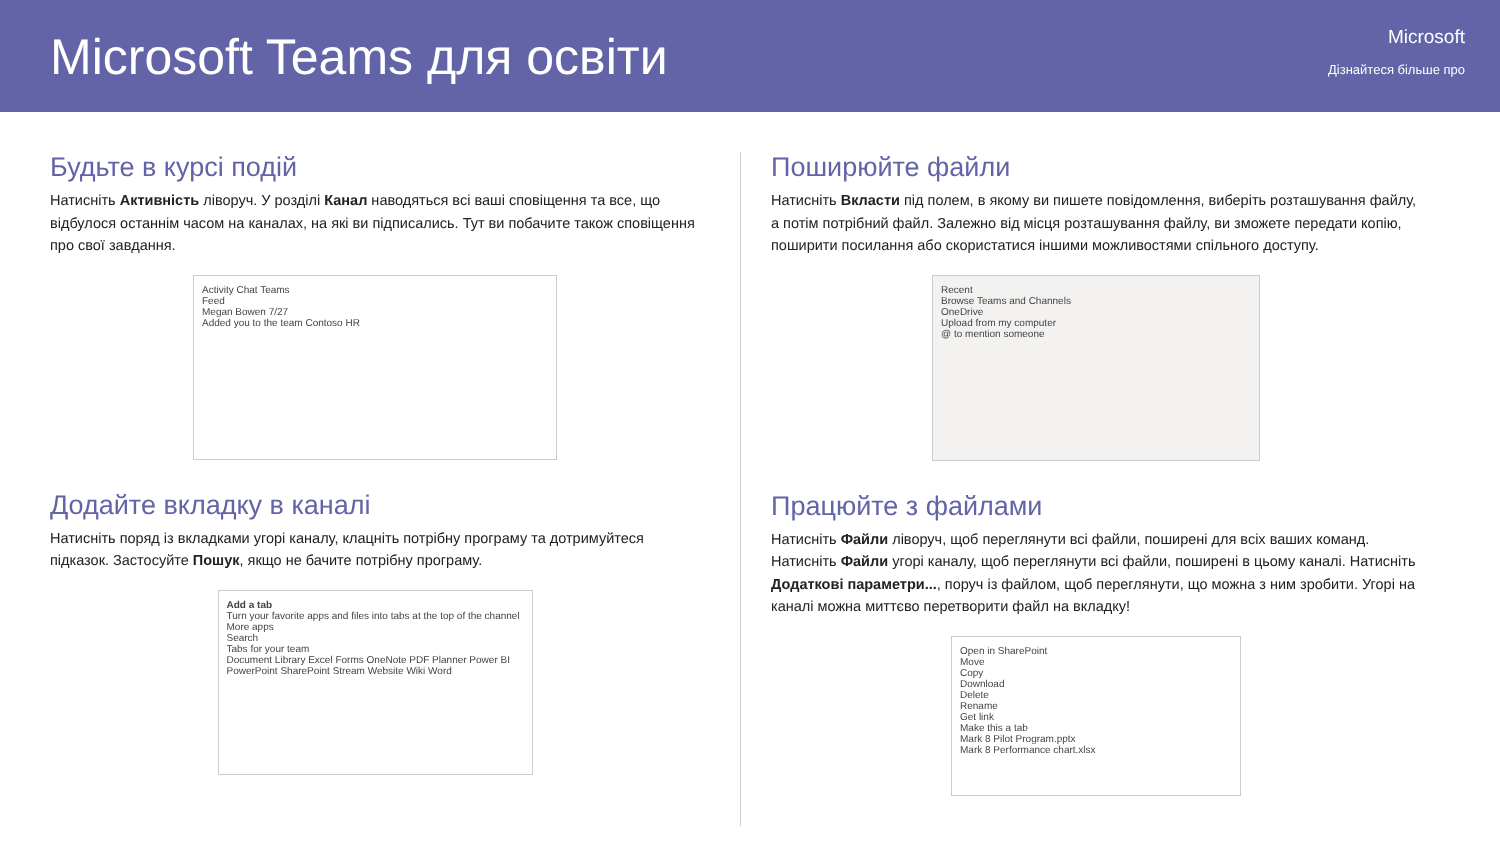Microsoft Teams для освіти
Microsoft
Дізнайтеся більше про
Будьте в курсі подій
Натисніть Активність ліворуч. У розділі Канал наводяться всі ваші сповіщення та все, що відбулося останнім часом на каналах, на які ви підписались. Тут ви побачите також сповіщення про свої завдання.
Activity Chat Teams
Feed
Megan Bowen 7/27
Added you to the team Contoso HR
Додайте вкладку в каналі
Натисніть поряд із вкладками угорі каналу, клацніть потрібну програму та дотримуйтеся підказок. Застосуйте Пошук, якщо не бачите потрібну програму.
Add a tab
Turn your favorite apps and files into tabs at the top of the channel
More apps
Search
Tabs for your team
Document Library Excel Forms OneNote PDF Planner Power BI
PowerPoint SharePoint Stream Website Wiki Word
Поширюйте файли
Натисніть Вкласти під полем, в якому ви пишете повідомлення, виберіть розташування файлу, а потім потрібний файл. Залежно від місця розташування файлу, ви зможете передати копію, поширити посилання або скористатися іншими можливостями спільного доступу.
Recent
Browse Teams and Channels
OneDrive
Upload from my computer
@ to mention someone
Працюйте з файлами
Натисніть Файли ліворуч, щоб переглянути всі файли, поширені для всіх ваших команд. Натисніть Файли угорі каналу, щоб переглянути всі файли, поширені в цьому каналі. Натисніть Додаткові параметри..., поруч із файлом, щоб переглянути, що можна з ним зробити. Угорі на каналі можна миттєво перетворити файл на вкладку!
Open in SharePoint
Move
Copy
Download
Delete
Rename
Get link
Make this a tab
Mark 8 Pilot Program.pptx
Mark 8 Performance chart.xlsx